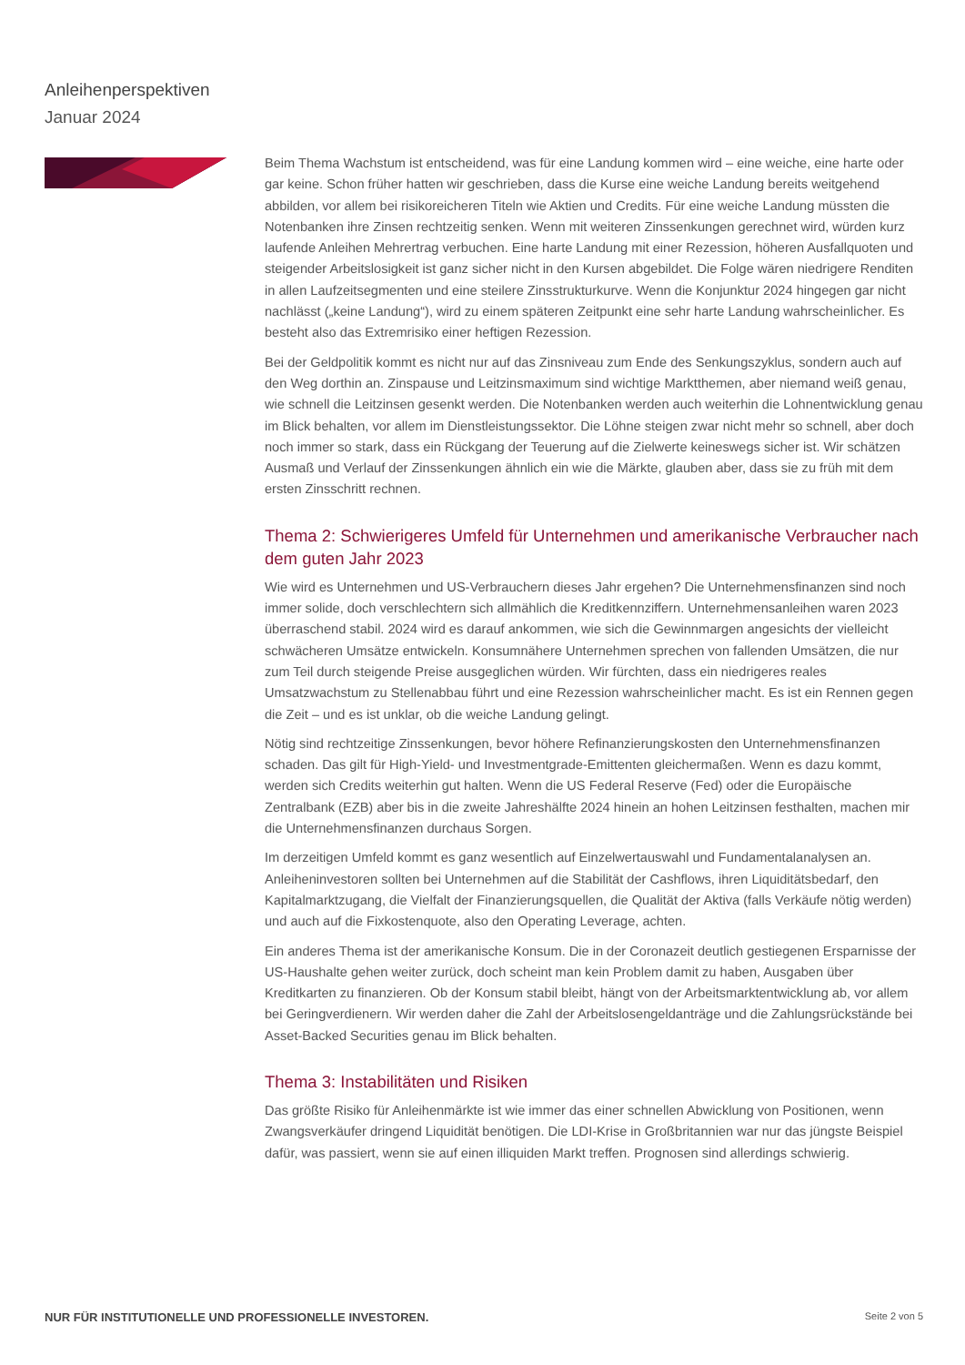Anleihenperspektiven
Januar 2024
Beim Thema Wachstum ist entscheidend, was für eine Landung kommen wird – eine weiche, eine harte oder gar keine. Schon früher hatten wir geschrieben, dass die Kurse eine weiche Landung bereits weitgehend abbilden, vor allem bei risikoreicheren Titeln wie Aktien und Credits. Für eine weiche Landung müssten die Notenbanken ihre Zinsen rechtzeitig senken. Wenn mit weiteren Zinssenkungen gerechnet wird, würden kurz laufende Anleihen Mehrertrag verbuchen. Eine harte Landung mit einer Rezession, höheren Ausfallquoten und steigender Arbeitslosigkeit ist ganz sicher nicht in den Kursen abgebildet. Die Folge wären niedrigere Renditen in allen Laufzeitsegmenten und eine steilere Zinsstrukturkurve. Wenn die Konjunktur 2024 hingegen gar nicht nachlässt („keine Landung“), wird zu einem späteren Zeitpunkt eine sehr harte Landung wahrscheinlicher. Es besteht also das Extremrisiko einer heftigen Rezession.
Bei der Geldpolitik kommt es nicht nur auf das Zinsniveau zum Ende des Senkungszyklus, sondern auch auf den Weg dorthin an. Zinspause und Leitzinsmaximum sind wichtige Marktthemen, aber niemand weiß genau, wie schnell die Leitzinsen gesenkt werden. Die Notenbanken werden auch weiterhin die Lohnentwicklung genau im Blick behalten, vor allem im Dienstleistungssektor. Die Löhne steigen zwar nicht mehr so schnell, aber doch noch immer so stark, dass ein Rückgang der Teuerung auf die Zielwerte keineswegs sicher ist. Wir schätzen Ausmaß und Verlauf der Zinssenkungen ähnlich ein wie die Märkte, glauben aber, dass sie zu früh mit dem ersten Zinsschritt rechnen.
Thema 2: Schwierigeres Umfeld für Unternehmen und amerikanische Verbraucher nach dem guten Jahr 2023
Wie wird es Unternehmen und US-Verbrauchern dieses Jahr ergehen? Die Unternehmensfinanzen sind noch immer solide, doch verschlechtern sich allmählich die Kreditkennziffern. Unternehmensanleihen waren 2023 überraschend stabil. 2024 wird es darauf ankommen, wie sich die Gewinnmargen angesichts der vielleicht schwächeren Umsätze entwickeln. Konsumnähere Unternehmen sprechen von fallenden Umsätzen, die nur zum Teil durch steigende Preise ausgeglichen würden. Wir fürchten, dass ein niedrigeres reales Umsatzwachstum zu Stellenabbau führt und eine Rezession wahrscheinlicher macht. Es ist ein Rennen gegen die Zeit – und es ist unklar, ob die weiche Landung gelingt.
Nötig sind rechtzeitige Zinssenkungen, bevor höhere Refinanzierungskosten den Unternehmensfinanzen schaden. Das gilt für High-Yield- und Investmentgrade-Emittenten gleichermaßen. Wenn es dazu kommt, werden sich Credits weiterhin gut halten. Wenn die US Federal Reserve (Fed) oder die Europäische Zentralbank (EZB) aber bis in die zweite Jahreshälfte 2024 hinein an hohen Leitzinsen festhalten, machen mir die Unternehmensfinanzen durchaus Sorgen.
Im derzeitigen Umfeld kommt es ganz wesentlich auf Einzelwertauswahl und Fundamentalanalysen an. Anleiheninvestoren sollten bei Unternehmen auf die Stabilität der Cashflows, ihren Liquiditätsbedarf, den Kapitalmarktzugang, die Vielfalt der Finanzierungsquellen, die Qualität der Aktiva (falls Verkäufe nötig werden) und auch auf die Fixkostenquote, also den Operating Leverage, achten.
Ein anderes Thema ist der amerikanische Konsum. Die in der Coronazeit deutlich gestiegenen Ersparnisse der US-Haushalte gehen weiter zurück, doch scheint man kein Problem damit zu haben, Ausgaben über Kreditkarten zu finanzieren. Ob der Konsum stabil bleibt, hängt von der Arbeitsmarktentwicklung ab, vor allem bei Geringverdienern. Wir werden daher die Zahl der Arbeitslosengeldanträge und die Zahlungsrückstände bei Asset-Backed Securities genau im Blick behalten.
Thema 3: Instabilitäten und Risiken
Das größte Risiko für Anleihenmärkte ist wie immer das einer schnellen Abwicklung von Positionen, wenn Zwangsverkäufer dringend Liquidität benötigen. Die LDI-Krise in Großbritannien war nur das jüngste Beispiel dafür, was passiert, wenn sie auf einen illiquiden Markt treffen. Prognosen sind allerdings schwierig.
NUR FÜR INSTITUTIONELLE UND PROFESSIONELLE INVESTOREN. Seite 2 von 5